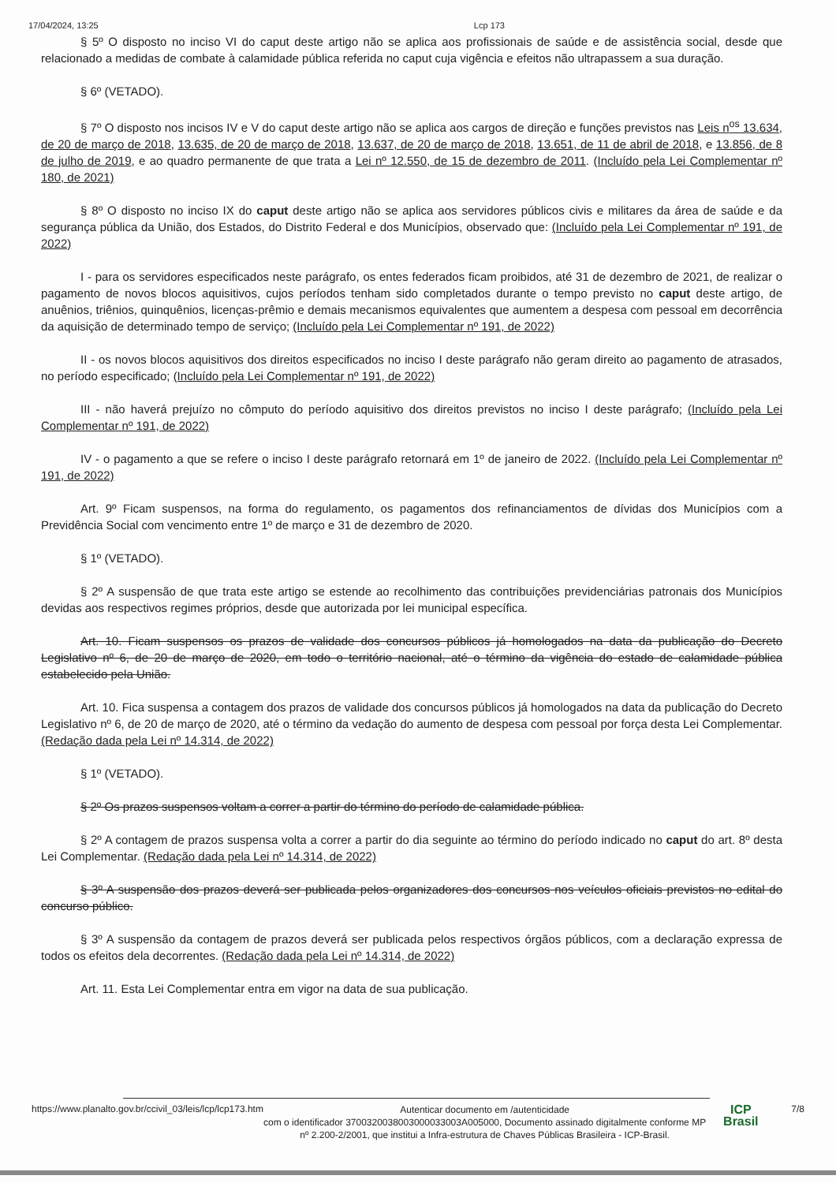17/04/2024, 13:25 Lcp 173
§ 5º O disposto no inciso VI do caput deste artigo não se aplica aos profissionais de saúde e de assistência social, desde que relacionado a medidas de combate à calamidade pública referida no caput cuja vigência e efeitos não ultrapassem a sua duração.
§ 6º (VETADO).
§ 7º O disposto nos incisos IV e V do caput deste artigo não se aplica aos cargos de direção e funções previstos nas Leis n<sup>os</sup> 13.634, de 20 de março de 2018, 13.635, de 20 de março de 2018, 13.637, de 20 de março de 2018, 13.651, de 11 de abril de 2018, e 13.856, de 8 de julho de 2019, e ao quadro permanente de que trata a Lei nº 12.550, de 15 de dezembro de 2011. (Incluído pela Lei Complementar nº 180, de 2021)
§ 8º O disposto no inciso IX do caput deste artigo não se aplica aos servidores públicos civis e militares da área de saúde e da segurança pública da União, dos Estados, do Distrito Federal e dos Municípios, observado que: (Incluído pela Lei Complementar nº 191, de 2022)
I - para os servidores especificados neste parágrafo, os entes federados ficam proibidos, até 31 de dezembro de 2021, de realizar o pagamento de novos blocos aquisitivos, cujos períodos tenham sido completados durante o tempo previsto no caput deste artigo, de anuênios, triênios, quinquênios, licenças-prêmio e demais mecanismos equivalentes que aumentem a despesa com pessoal em decorrência da aquisição de determinado tempo de serviço; (Incluído pela Lei Complementar nº 191, de 2022)
II - os novos blocos aquisitivos dos direitos especificados no inciso I deste parágrafo não geram direito ao pagamento de atrasados, no período especificado; (Incluído pela Lei Complementar nº 191, de 2022)
III - não haverá prejuízo no cômputo do período aquisitivo dos direitos previstos no inciso I deste parágrafo; (Incluído pela Lei Complementar nº 191, de 2022)
IV - o pagamento a que se refere o inciso I deste parágrafo retornará em 1º de janeiro de 2022. (Incluído pela Lei Complementar nº 191, de 2022)
Art. 9º Ficam suspensos, na forma do regulamento, os pagamentos dos refinanciamentos de dívidas dos Municípios com a Previdência Social com vencimento entre 1º de março e 31 de dezembro de 2020.
§ 1º (VETADO).
§ 2º A suspensão de que trata este artigo se estende ao recolhimento das contribuições previdenciárias patronais dos Municípios devidas aos respectivos regimes próprios, desde que autorizada por lei municipal específica.
Art. 10. Ficam suspensos os prazos de validade dos concursos públicos já homologados na data da publicação do Decreto Legislativo nº 6, de 20 de março de 2020, em todo o território nacional, até o término da vigência do estado de calamidade pública estabelecido pela União.
Art. 10. Fica suspensa a contagem dos prazos de validade dos concursos públicos já homologados na data da publicação do Decreto Legislativo nº 6, de 20 de março de 2020, até o término da vedação do aumento de despesa com pessoal por força desta Lei Complementar. (Redação dada pela Lei nº 14.314, de 2022)
§ 1º (VETADO).
§ 2º Os prazos suspensos voltam a correr a partir do término do período de calamidade pública.
§ 2º A contagem de prazos suspensa volta a correr a partir do dia seguinte ao término do período indicado no caput do art. 8º desta Lei Complementar. (Redação dada pela Lei nº 14.314, de 2022)
§ 3º A suspensão dos prazos deverá ser publicada pelos organizadores dos concursos nos veículos oficiais previstos no edital do concurso público.
§ 3º A suspensão da contagem de prazos deverá ser publicada pelos respectivos órgãos públicos, com a declaração expressa de todos os efeitos dela decorrentes. (Redação dada pela Lei nº 14.314, de 2022)
Art. 11. Esta Lei Complementar entra em vigor na data de sua publicação.
https://www.planalto.gov.br/ccivil_03/leis/lcp/lcp173.htm
Autenticar documento em /autenticidade
com o identificador 3700320038003000033003A005000, Documento assinado digitalmente conforme MP nº 2.200-2/2001, que institui a Infra-estrutura de Chaves Públicas Brasileira - ICP-Brasil.
ICP
Brasil
7/8